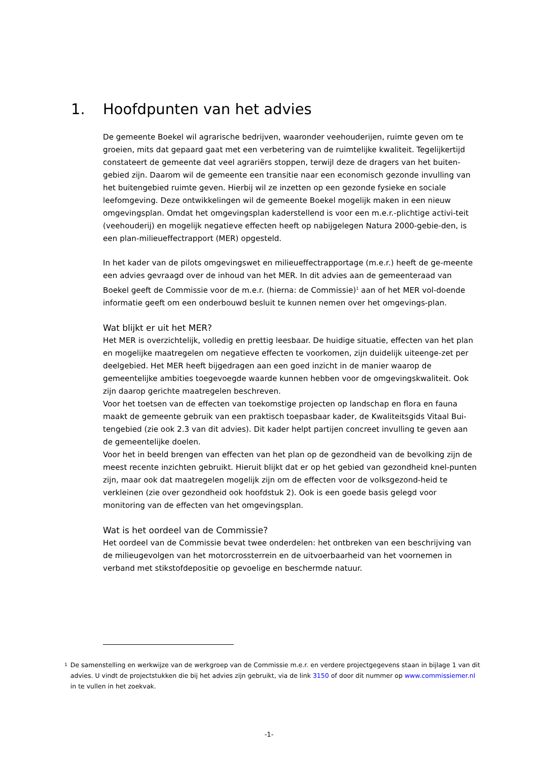1. Hoofdpunten van het advies
De gemeente Boekel wil agrarische bedrijven, waaronder veehouderijen, ruimte geven om te groeien, mits dat gepaard gaat met een verbetering van de ruimtelijke kwaliteit. Tegelijkertijd constateert de gemeente dat veel agrariërs stoppen, terwijl deze de dragers van het buiten-gebied zijn. Daarom wil de gemeente een transitie naar een economisch gezonde invulling van het buitengebied ruimte geven. Hierbij wil ze inzetten op een gezonde fysieke en sociale leefomgeving. Deze ontwikkelingen wil de gemeente Boekel mogelijk maken in een nieuw omgevingsplan. Omdat het omgevingsplan kaderstellend is voor een m.e.r.-plichtige activi-teit (veehouderij) en mogelijk negatieve effecten heeft op nabijgelegen Natura 2000-gebie-den, is een plan-milieueffectrapport (MER) opgesteld.
In het kader van de pilots omgevingswet en milieueffectrapportage (m.e.r.) heeft de ge-meente een advies gevraagd over de inhoud van het MER. In dit advies aan de gemeenteraad van Boekel geeft de Commissie voor de m.e.r. (hierna: de Commissie)<sup>1</sup> aan of het MER vol-doende informatie geeft om een onderbouwd besluit te kunnen nemen over het omgevings-plan.
Wat blijkt er uit het MER?
Het MER is overzichtelijk, volledig en prettig leesbaar. De huidige situatie, effecten van het plan en mogelijke maatregelen om negatieve effecten te voorkomen, zijn duidelijk uiteenge-zet per deelgebied. Het MER heeft bijgedragen aan een goed inzicht in de manier waarop de gemeentelijke ambities toegevoegde waarde kunnen hebben voor de omgevingskwaliteit. Ook zijn daarop gerichte maatregelen beschreven.
Voor het toetsen van de effecten van toekomstige projecten op landschap en flora en fauna maakt de gemeente gebruik van een praktisch toepasbaar kader, de Kwaliteitsgids Vitaal Bui-tengebied (zie ook 2.3 van dit advies). Dit kader helpt partijen concreet invulling te geven aan de gemeentelijke doelen.
Voor het in beeld brengen van effecten van het plan op de gezondheid van de bevolking zijn de meest recente inzichten gebruikt. Hieruit blijkt dat er op het gebied van gezondheid knel-punten zijn, maar ook dat maatregelen mogelijk zijn om de effecten voor de volksgezond-heid te verkleinen (zie over gezondheid ook hoofdstuk 2). Ook is een goede basis gelegd voor monitoring van de effecten van het omgevingsplan.
Wat is het oordeel van de Commissie?
Het oordeel van de Commissie bevat twee onderdelen: het ontbreken van een beschrijving van de milieugevolgen van het motorcrossterrein en de uitvoerbaarheid van het voornemen in verband met stikstofdepositie op gevoelige en beschermde natuur.
1 De samenstelling en werkwijze van de werkgroep van de Commissie m.e.r. en verdere projectgegevens staan in bijlage 1 van dit advies. U vindt de projectstukken die bij het advies zijn gebruikt, via de link 3150 of door dit nummer op www.commissiemer.nl in te vullen in het zoekvak.
-1-